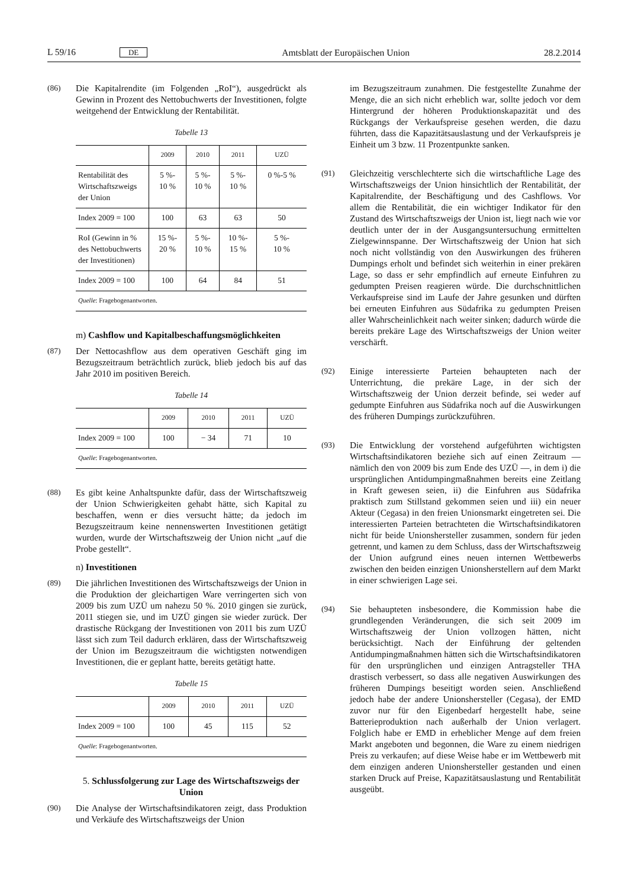L 59/16 DE Amtsblatt der Europäischen Union 28.2.2014
(86) Die Kapitalrendite (im Folgenden „RoI“), ausgedrückt als Gewinn in Prozent des Nettobuchwerts der Investitionen, folgte weitgehend der Entwicklung der Rentabilität.
Tabelle 13
| | 2009 | 2010 | 2011 | UZÜ |
| --- | --- | --- | --- | --- |
| Rentabilität des Wirtschaftszweigs der Union | 5 %- 10 % | 5 %- 10 % | 5 %- 10 % | 0 %-5 % |
| Index 2009 = 100 | 100 | 63 | 63 | 50 |
| RoI (Gewinn in % des Nettobuchwerts der Investitionen) | 15 %- 20 % | 5 %- 10 % | 10 %- 15 % | 5 %- 10 % |
| Index 2009 = 100 | 100 | 64 | 84 | 51 |
| Quelle : Fragebogenantworten. | | | | |
m) Cashflow und Kapitalbeschaffungsmöglichkeiten
(87) Der Nettocashflow aus dem operativen Geschäft ging im Bezugszeitraum beträchtlich zurück, blieb jedoch bis auf das Jahr 2010 im positiven Bereich.
Tabelle 14
| | 2009 | 2010 | 2011 | UZÜ |
| --- | --- | --- | --- | --- |
| Index 2009 = 100 | 100 | − 34 | 71 | 10 |
| Quelle : Fragebogenantworten. | | | | |
(88) Es gibt keine Anhaltspunkte dafür, dass der Wirtschaftszweig der Union Schwierigkeiten gehabt hätte, sich Kapital zu beschaffen, wenn er dies versucht hätte; da jedoch im Bezugszeitraum keine nennenswerten Investitionen getätigt wurden, wurde der Wirtschaftszweig der Union nicht „auf die Probe gestellt“.
n) Investitionen
(89) Die jährlichen Investitionen des Wirtschaftszweigs der Union in die Produktion der gleichartigen Ware verringerten sich von 2009 bis zum UZÜ um nahezu 50 %. 2010 gingen sie zurück, 2011 stiegen sie, und im UZÜ gingen sie wieder zurück. Der drastische Rückgang der Investitionen von 2011 bis zum UZÜ lässt sich zum Teil dadurch erklären, dass der Wirtschaftszweig der Union im Bezugszeitraum die wichtigsten notwendigen Investitionen, die er geplant hatte, bereits getätigt hatte.
Tabelle 15
| | 2009 | 2010 | 2011 | UZÜ |
| --- | --- | --- | --- | --- |
| Index 2009 = 100 | 100 | 45 | 115 | 52 |
| Quelle : Fragebogenantworten. | | | | |
5. Schlussfolgerung zur Lage des Wirtschaftszweigs der Union
(90) Die Analyse der Wirtschaftsindikatoren zeigt, dass Produktion und Verkäufe des Wirtschaftszweigs der Union
im Bezugszeitraum zunahmen. Die festgestellte Zunahme der Menge, die an sich nicht erheblich war, sollte jedoch vor dem Hintergrund der höheren Produktionskapazität und des Rückgangs der Verkaufspreise gesehen werden, die dazu führten, dass die Kapazitätsauslastung und der Verkaufspreis je Einheit um 3 bzw. 11 Prozentpunkte sanken.
(91) Gleichzeitig verschlechterte sich die wirtschaftliche Lage des Wirtschaftszweigs der Union hinsichtlich der Rentabilität, der Kapitalrendite, der Beschäftigung und des Cashflows. Vor allem die Rentabilität, die ein wichtiger Indikator für den Zustand des Wirtschaftszweigs der Union ist, liegt nach wie vor deutlich unter der in der Ausgangsuntersuchung ermittelten Zielgewinnspanne. Der Wirtschaftszweig der Union hat sich noch nicht vollständig von den Auswirkungen des früheren Dumpings erholt und befindet sich weiterhin in einer prekären Lage, so dass er sehr empfindlich auf erneute Einfuhren zu gedumpten Preisen reagieren würde. Die durchschnittlichen Verkaufspreise sind im Laufe der Jahre gesunken und dürften bei erneuten Einfuhren aus Südafrika zu gedumpten Preisen aller Wahrscheinlichkeit nach weiter sinken; dadurch würde die bereits prekäre Lage des Wirtschaftszweigs der Union weiter verschärft.
(92) Einige interessierte Parteien behaupteten nach der Unterrichtung, die prekäre Lage, in der sich der Wirtschaftszweig der Union derzeit befinde, sei weder auf gedumpte Einfuhren aus Südafrika noch auf die Auswirkungen des früheren Dumpings zurückzuführen.
(93) Die Entwicklung der vorstehend aufgeführten wichtigsten Wirtschaftsindikatoren beziehe sich auf einen Zeitraum — nämlich den von 2009 bis zum Ende des UZÜ —, in dem i) die ursprünglichen Antidumpingmaßnahmen bereits eine Zeitlang in Kraft gewesen seien, ii) die Einfuhren aus Südafrika praktisch zum Stillstand gekommen seien und iii) ein neuer Akteur (Cegasa) in den freien Unionsmarkt eingetreten sei. Die interessierten Parteien betrachteten die Wirtschaftsindikatoren nicht für beide Unionshersteller zusammen, sondern für jeden getrennt, und kamen zu dem Schluss, dass der Wirtschaftszweig der Union aufgrund eines neuen internen Wettbewerbs zwischen den beiden einzigen Unionsherstellern auf dem Markt in einer schwierigen Lage sei.
(94) Sie behaupteten insbesondere, die Kommission habe die grundlegenden Veränderungen, die sich seit 2009 im Wirtschaftszweig der Union vollzogen hätten, nicht berücksichtigt. Nach der Einführung der geltenden Antidumpingmaßnahmen hätten sich die Wirtschaftsindikatoren für den ursprünglichen und einzigen Antragsteller THA drastisch verbessert, so dass alle negativen Auswirkungen des früheren Dumpings beseitigt worden seien. Anschließend jedoch habe der andere Unionshersteller (Cegasa), der EMD zuvor nur für den Eigenbedarf hergestellt habe, seine Batterieproduktion nach außerhalb der Union verlagert. Folglich habe er EMD in erheblicher Menge auf dem freien Markt angeboten und begonnen, die Ware zu einem niedrigen Preis zu verkaufen; auf diese Weise habe er im Wettbewerb mit dem einzigen anderen Unionshersteller gestanden und einen starken Druck auf Preise, Kapazitätsauslastung und Rentabilität ausgeübt.